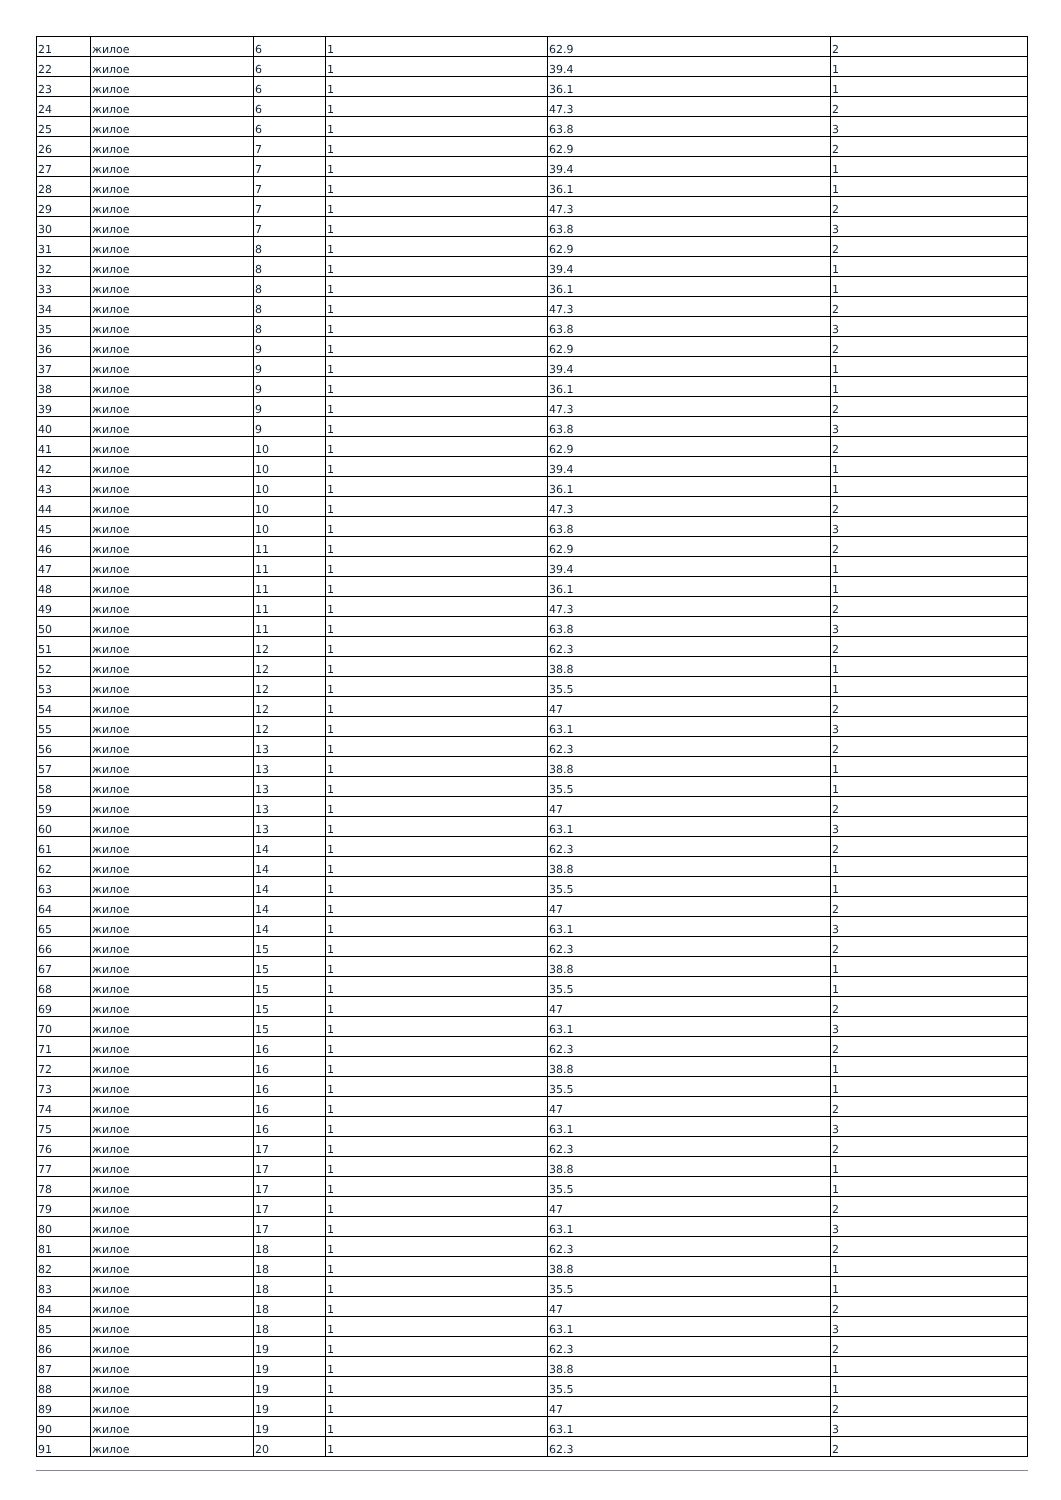| 21 | жилое | 6 | 1 | 62.9 | 2 |
| 22 | жилое | 6 | 1 | 39.4 | 1 |
| 23 | жилое | 6 | 1 | 36.1 | 1 |
| 24 | жилое | 6 | 1 | 47.3 | 2 |
| 25 | жилое | 6 | 1 | 63.8 | 3 |
| 26 | жилое | 7 | 1 | 62.9 | 2 |
| 27 | жилое | 7 | 1 | 39.4 | 1 |
| 28 | жилое | 7 | 1 | 36.1 | 1 |
| 29 | жилое | 7 | 1 | 47.3 | 2 |
| 30 | жилое | 7 | 1 | 63.8 | 3 |
| 31 | жилое | 8 | 1 | 62.9 | 2 |
| 32 | жилое | 8 | 1 | 39.4 | 1 |
| 33 | жилое | 8 | 1 | 36.1 | 1 |
| 34 | жилое | 8 | 1 | 47.3 | 2 |
| 35 | жилое | 8 | 1 | 63.8 | 3 |
| 36 | жилое | 9 | 1 | 62.9 | 2 |
| 37 | жилое | 9 | 1 | 39.4 | 1 |
| 38 | жилое | 9 | 1 | 36.1 | 1 |
| 39 | жилое | 9 | 1 | 47.3 | 2 |
| 40 | жилое | 9 | 1 | 63.8 | 3 |
| 41 | жилое | 10 | 1 | 62.9 | 2 |
| 42 | жилое | 10 | 1 | 39.4 | 1 |
| 43 | жилое | 10 | 1 | 36.1 | 1 |
| 44 | жилое | 10 | 1 | 47.3 | 2 |
| 45 | жилое | 10 | 1 | 63.8 | 3 |
| 46 | жилое | 11 | 1 | 62.9 | 2 |
| 47 | жилое | 11 | 1 | 39.4 | 1 |
| 48 | жилое | 11 | 1 | 36.1 | 1 |
| 49 | жилое | 11 | 1 | 47.3 | 2 |
| 50 | жилое | 11 | 1 | 63.8 | 3 |
| 51 | жилое | 12 | 1 | 62.3 | 2 |
| 52 | жилое | 12 | 1 | 38.8 | 1 |
| 53 | жилое | 12 | 1 | 35.5 | 1 |
| 54 | жилое | 12 | 1 | 47 | 2 |
| 55 | жилое | 12 | 1 | 63.1 | 3 |
| 56 | жилое | 13 | 1 | 62.3 | 2 |
| 57 | жилое | 13 | 1 | 38.8 | 1 |
| 58 | жилое | 13 | 1 | 35.5 | 1 |
| 59 | жилое | 13 | 1 | 47 | 2 |
| 60 | жилое | 13 | 1 | 63.1 | 3 |
| 61 | жилое | 14 | 1 | 62.3 | 2 |
| 62 | жилое | 14 | 1 | 38.8 | 1 |
| 63 | жилое | 14 | 1 | 35.5 | 1 |
| 64 | жилое | 14 | 1 | 47 | 2 |
| 65 | жилое | 14 | 1 | 63.1 | 3 |
| 66 | жилое | 15 | 1 | 62.3 | 2 |
| 67 | жилое | 15 | 1 | 38.8 | 1 |
| 68 | жилое | 15 | 1 | 35.5 | 1 |
| 69 | жилое | 15 | 1 | 47 | 2 |
| 70 | жилое | 15 | 1 | 63.1 | 3 |
| 71 | жилое | 16 | 1 | 62.3 | 2 |
| 72 | жилое | 16 | 1 | 38.8 | 1 |
| 73 | жилое | 16 | 1 | 35.5 | 1 |
| 74 | жилое | 16 | 1 | 47 | 2 |
| 75 | жилое | 16 | 1 | 63.1 | 3 |
| 76 | жилое | 17 | 1 | 62.3 | 2 |
| 77 | жилое | 17 | 1 | 38.8 | 1 |
| 78 | жилое | 17 | 1 | 35.5 | 1 |
| 79 | жилое | 17 | 1 | 47 | 2 |
| 80 | жилое | 17 | 1 | 63.1 | 3 |
| 81 | жилое | 18 | 1 | 62.3 | 2 |
| 82 | жилое | 18 | 1 | 38.8 | 1 |
| 83 | жилое | 18 | 1 | 35.5 | 1 |
| 84 | жилое | 18 | 1 | 47 | 2 |
| 85 | жилое | 18 | 1 | 63.1 | 3 |
| 86 | жилое | 19 | 1 | 62.3 | 2 |
| 87 | жилое | 19 | 1 | 38.8 | 1 |
| 88 | жилое | 19 | 1 | 35.5 | 1 |
| 89 | жилое | 19 | 1 | 47 | 2 |
| 90 | жилое | 19 | 1 | 63.1 | 3 |
| 91 | жилое | 20 | 1 | 62.3 | 2 |